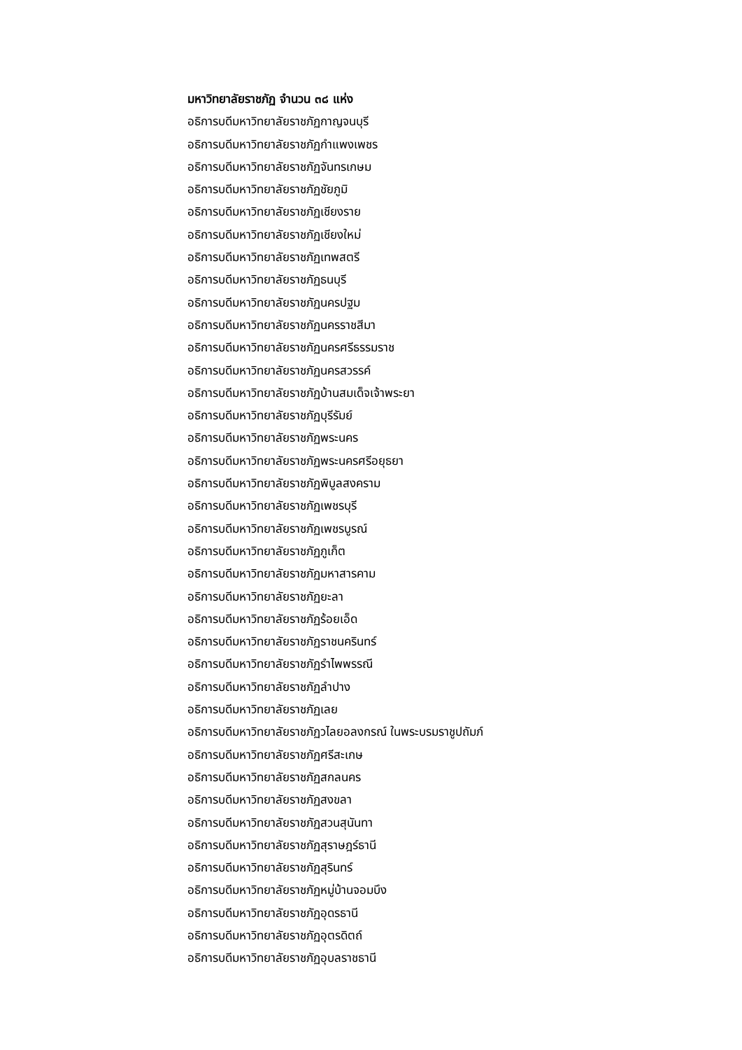มหาวิทยาลัยราชภัฏ จำนวน ๓๘ แห่ง
อธิการบดีมหาวิทยาลัยราชภัฏกาญจนบุรี
อธิการบดีมหาวิทยาลัยราชภัฏกำแพงเพชร
อธิการบดีมหาวิทยาลัยราชภัฏจันทรเกษม
อธิการบดีมหาวิทยาลัยราชภัฏชัยภูมิ
อธิการบดีมหาวิทยาลัยราชภัฏเชียงราย
อธิการบดีมหาวิทยาลัยราชภัฏเชียงใหม่
อธิการบดีมหาวิทยาลัยราชภัฏเทพสตรี
อธิการบดีมหาวิทยาลัยราชภัฏธนบุรี
อธิการบดีมหาวิทยาลัยราชภัฏนครปฐม
อธิการบดีมหาวิทยาลัยราชภัฏนครราชสีมา
อธิการบดีมหาวิทยาลัยราชภัฏนครศรีธรรมราช
อธิการบดีมหาวิทยาลัยราชภัฏนครสวรรค์
อธิการบดีมหาวิทยาลัยราชภัฏบ้านสมเด็จเจ้าพระยา
อธิการบดีมหาวิทยาลัยราชภัฏบุรีรัมย์
อธิการบดีมหาวิทยาลัยราชภัฏพระนคร
อธิการบดีมหาวิทยาลัยราชภัฏพระนครศรีอยุธยา
อธิการบดีมหาวิทยาลัยราชภัฏพิบูลสงคราม
อธิการบดีมหาวิทยาลัยราชภัฏเพชรบุรี
อธิการบดีมหาวิทยาลัยราชภัฏเพชรบูรณ์
อธิการบดีมหาวิทยาลัยราชภัฏภูเก็ต
อธิการบดีมหาวิทยาลัยราชภัฏมหาสารคาม
อธิการบดีมหาวิทยาลัยราชภัฏยะลา
อธิการบดีมหาวิทยาลัยราชภัฏร้อยเอ็ด
อธิการบดีมหาวิทยาลัยราชภัฏราชนครินทร์
อธิการบดีมหาวิทยาลัยราชภัฏรำไพพรรณี
อธิการบดีมหาวิทยาลัยราชภัฏลำปาง
อธิการบดีมหาวิทยาลัยราชภัฏเลย
อธิการบดีมหาวิทยาลัยราชภัฏวไลยอลงกรณ์ ในพระบรมราชูปถัมภ์
อธิการบดีมหาวิทยาลัยราชภัฏศรีสะเกษ
อธิการบดีมหาวิทยาลัยราชภัฏสกลนคร
อธิการบดีมหาวิทยาลัยราชภัฏสงขลา
อธิการบดีมหาวิทยาลัยราชภัฏสวนสุนันทา
อธิการบดีมหาวิทยาลัยราชภัฏสุราษฎร์ธานี
อธิการบดีมหาวิทยาลัยราชภัฏสุรินทร์
อธิการบดีมหาวิทยาลัยราชภัฏหมู่บ้านจอมบึง
อธิการบดีมหาวิทยาลัยราชภัฏอุดรธานี
อธิการบดีมหาวิทยาลัยราชภัฏอุตรดิตถ์
อธิการบดีมหาวิทยาลัยราชภัฏอุบลราชธานี